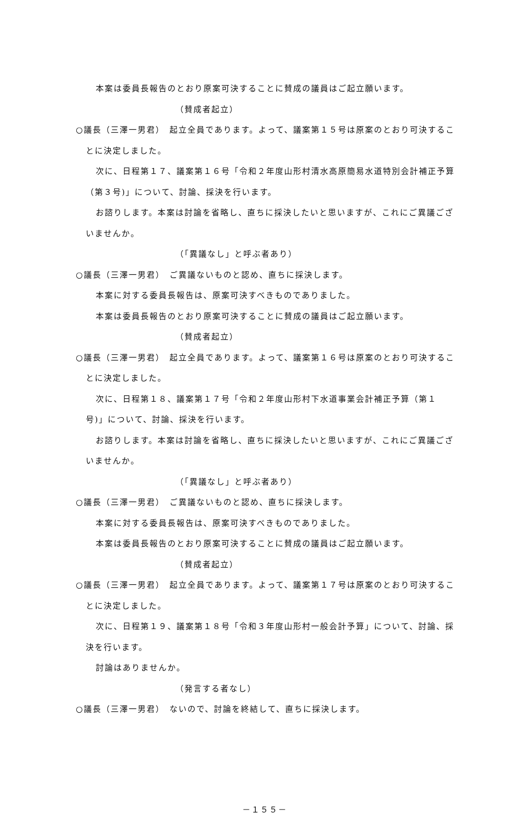本案は委員長報告のとおり原案可決することに賛成の議員はご起立願います。
（賛成者起立）
○議長（三澤一男君）　起立全員であります。よって、議案第１５号は原案のとおり可決することに決定しました。
次に、日程第１７、議案第１６号「令和２年度山形村清水高原簡易水道特別会計補正予算（第３号)」について、討論、採決を行います。
お諮りします。本案は討論を省略し、直ちに採決したいと思いますが、これにご異議ございませんか。
（「異議なし」と呼ぶ者あり）
○議長（三澤一男君）　ご異議ないものと認め、直ちに採決します。
本案に対する委員長報告は、原案可決すべきものでありました。
本案は委員長報告のとおり原案可決することに賛成の議員はご起立願います。
（賛成者起立）
○議長（三澤一男君）　起立全員であります。よって、議案第１６号は原案のとおり可決することに決定しました。
次に、日程第１８、議案第１７号「令和２年度山形村下水道事業会計補正予算（第１号)」について、討論、採決を行います。
お諮りします。本案は討論を省略し、直ちに採決したいと思いますが、これにご異議ございませんか。
（「異議なし」と呼ぶ者あり）
○議長（三澤一男君）　ご異議ないものと認め、直ちに採決します。
本案に対する委員長報告は、原案可決すべきものでありました。
本案は委員長報告のとおり原案可決することに賛成の議員はご起立願います。
（賛成者起立）
○議長（三澤一男君）　起立全員であります。よって、議案第１７号は原案のとおり可決することに決定しました。
次に、日程第１９、議案第１８号「令和３年度山形村一般会計予算」について、討論、採決を行います。
討論はありませんか。
（発言する者なし）
○議長（三澤一男君）　ないので、討論を終結して、直ちに採決します。
－１５５－